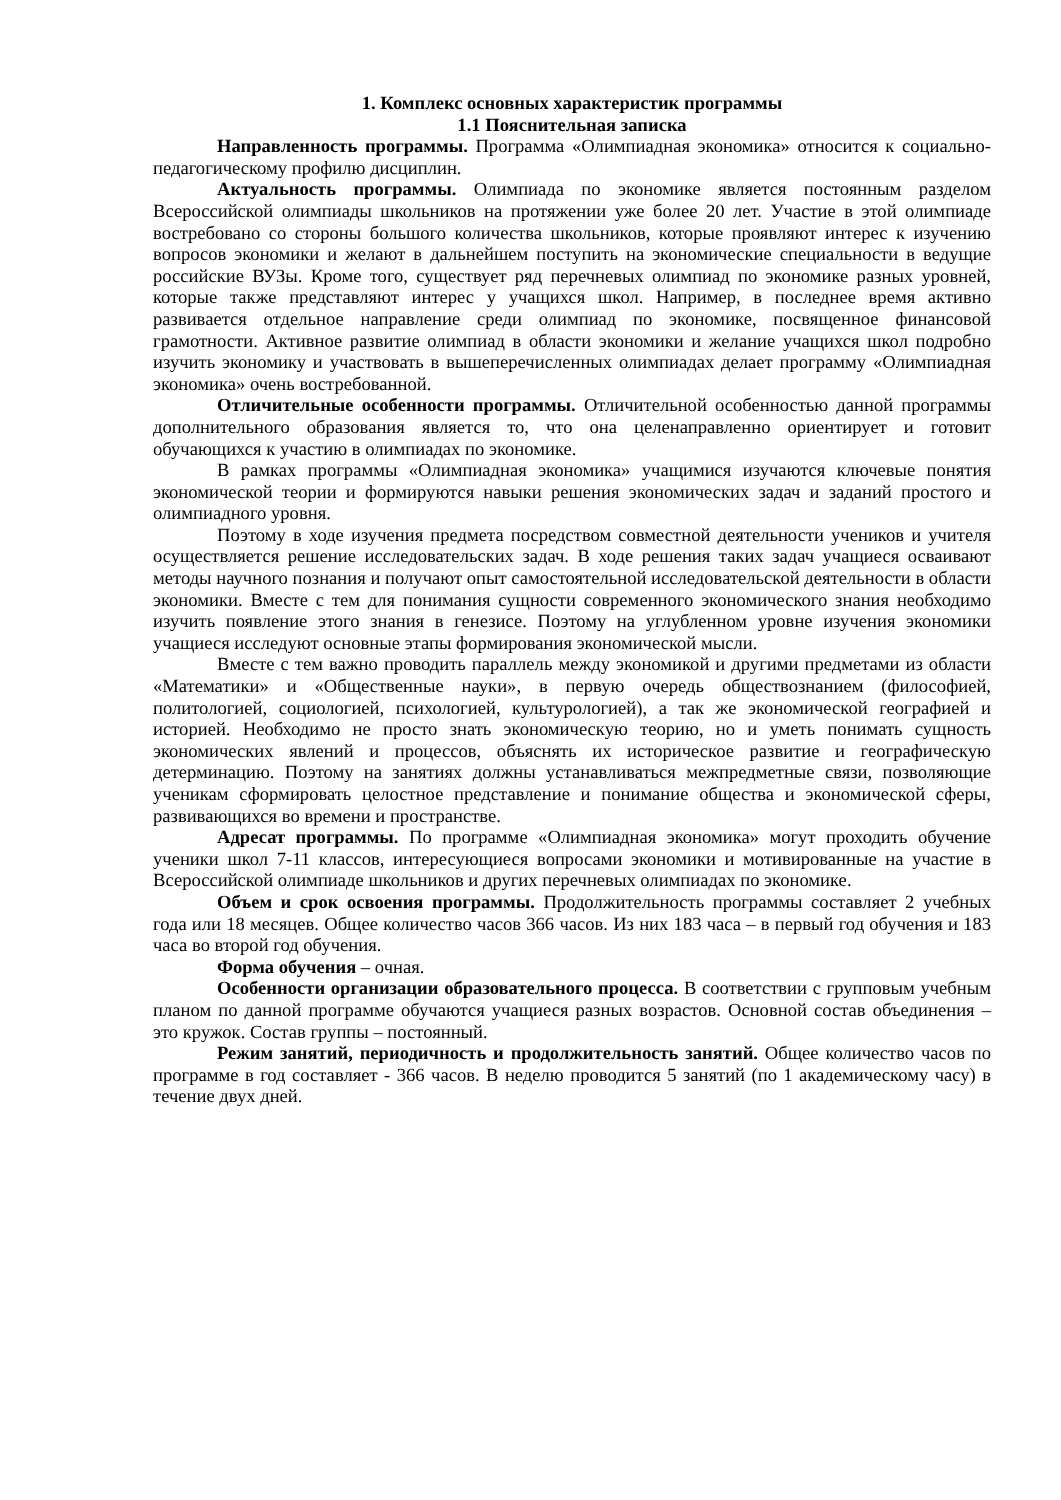1. Комплекс основных характеристик программы
1.1 Пояснительная записка
Направленность программы. Программа «Олимпиадная экономика» относится к социально-педагогическому профилю дисциплин.
Актуальность программы. Олимпиада по экономике является постоянным разделом Всероссийской олимпиады школьников на протяжении уже более 20 лет. Участие в этой олимпиаде востребовано со стороны большого количества школьников, которые проявляют интерес к изучению вопросов экономики и желают в дальнейшем поступить на экономические специальности в ведущие российские ВУЗы. Кроме того, существует ряд перечневых олимпиад по экономике разных уровней, которые также представляют интерес у учащихся школ. Например, в последнее время активно развивается отдельное направление среди олимпиад по экономике, посвященное финансовой грамотности. Активное развитие олимпиад в области экономики и желание учащихся школ подробно изучить экономику и участвовать в вышеперечисленных олимпиадах делает программу «Олимпиадная экономика» очень востребованной.
Отличительные особенности программы. Отличительной особенностью данной программы дополнительного образования является то, что она целенаправленно ориентирует и готовит обучающихся к участию в олимпиадах по экономике.
В рамках программы «Олимпиадная экономика» учащимися изучаются ключевые понятия экономической теории и формируются навыки решения экономических задач и заданий простого и олимпиадного уровня.
Поэтому в ходе изучения предмета посредством совместной деятельности учеников и учителя осуществляется решение исследовательских задач. В ходе решения таких задач учащиеся осваивают методы научного познания и получают опыт самостоятельной исследовательской деятельности в области экономики. Вместе с тем для понимания сущности современного экономического знания необходимо изучить появление этого знания в генезисе. Поэтому на углубленном уровне изучения экономики учащиеся исследуют основные этапы формирования экономической мысли.
Вместе с тем важно проводить параллель между экономикой и другими предметами из области «Математики» и «Общественные науки», в первую очередь обществознанием (философией, политологией, социологией, психологией, культурологией), а так же экономической географией и историей. Необходимо не просто знать экономическую теорию, но и уметь понимать сущность экономических явлений и процессов, объяснять их историческое развитие и географическую детерминацию. Поэтому на занятиях должны устанавливаться межпредметные связи, позволяющие ученикам сформировать целостное представление и понимание общества и экономической сферы, развивающихся во времени и пространстве.
Адресат программы. По программе «Олимпиадная экономика» могут проходить обучение ученики школ 7-11 классов, интересующиеся вопросами экономики и мотивированные на участие в Всероссийской олимпиаде школьников и других перечневых олимпиадах по экономике.
Объем и срок освоения программы. Продолжительность программы составляет 2 учебных года или 18 месяцев. Общее количество часов 366 часов. Из них 183 часа – в первый год обучения и 183 часа во второй год обучения.
Форма обучения – очная.
Особенности организации образовательного процесса. В соответствии с групповым учебным планом по данной программе обучаются учащиеся разных возрастов. Основной состав объединения – это кружок. Состав группы – постоянный.
Режим занятий, периодичность и продолжительность занятий. Общее количество часов по программе в год составляет - 366 часов. В неделю проводится 5 занятий (по 1 академическому часу) в течение двух дней.